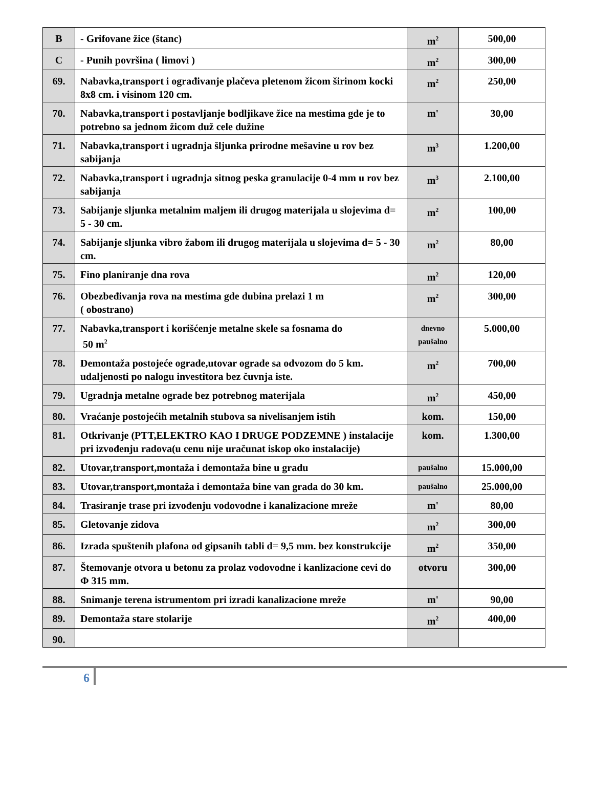| B | - Grifovane žice (štanc) | m<sup>2</sup> | 500,00 |
| C | - Punih površina ( limovi ) | m<sup>2</sup> | 300,00 |
| 69. | Nabavka,transport i ograđivanje plačeva pletenom žicom širinom kocki 8x8 cm. i visinom 120 cm. | m<sup>2</sup> | 250,00 |
| 70. | Nabavka,transport i postavljanje bodljikave žice na mestima gde je to potrebno sa jednom žicom duž cele dužine | m' | 30,00 |
| 71. | Nabavka,transport i ugradnja šljunka prirodne mešavine u rov bez sabijanja | m<sup>3</sup> | 1.200,00 |
| 72. | Nabavka,transport i ugradnja sitnog peska granulacije 0-4 mm u rov bez sabijanja | m<sup>3</sup> | 2.100,00 |
| 73. | Sabijanje sljunka metalnim maljem ili drugog materijala u slojevima d= 5 - 30 cm. | m<sup>2</sup> | 100,00 |
| 74. | Sabijanje sljunka vibro žabom ili drugog materijala u slojevima d= 5 - 30 cm. | m<sup>2</sup> | 80,00 |
| 75. | Fino planiranje dna rova | m<sup>2</sup> | 120,00 |
| 76. | Obezbeđivanja rova na mestima gde dubina prelazi 1 m ( obostrano) | m<sup>2</sup> | 300,00 |
| 77. | Nabavka,transport i korišćenje metalne skele sa fosnama do 50 m<sup>2</sup> | dnevno paušalno | 5.000,00 |
| 78. | Demontaža postojeće ograde,utovar ograde sa odvozom do 5 km. udaljenosti po nalogu investitora bez čuvnja iste. | m<sup>2</sup> | 700,00 |
| 79. | Ugradnja metalne ograde bez potrebnog materijala | m<sup>2</sup> | 450,00 |
| 80. | Vraćanje postojećih metalnih stubova sa nivelisanjem istih | kom. | 150,00 |
| 81. | Otkrivanje (PTT,ELEKTRO KAO I DRUGE PODZEMNE ) instalacije pri izvođenju radova(u cenu nije uračunat iskop oko instalacije) | kom. | 1.300,00 |
| 82. | Utovar,transport,montaža i demontaža bine u gradu | paušalno | 15.000,00 |
| 83. | Utovar,transport,montaža i demontaža bine van grada do 30 km. | paušalno | 25.000,00 |
| 84. | Trasiranje trase pri izvođenju vodovodne i kanalizacione mreže | m' | 80,00 |
| 85. | Gletovanje zidova | m<sup>2</sup> | 300,00 |
| 86. | Izrada spuštenih plafona od gipsanih tabli d= 9,5 mm. bez konstrukcije | m<sup>2</sup> | 350,00 |
| 87. | Štemovanje otvora u betonu za prolaz vodovodne i kanlizacione cevi do Φ 315 mm. | otvoru | 300,00 |
| 88. | Snimanje terena istrumentom pri izradi kanalizacione mreže | m' | 90,00 |
| 89. | Demontaža stare stolarije | m<sup>2</sup> | 400,00 |
| 90. | | | |
6